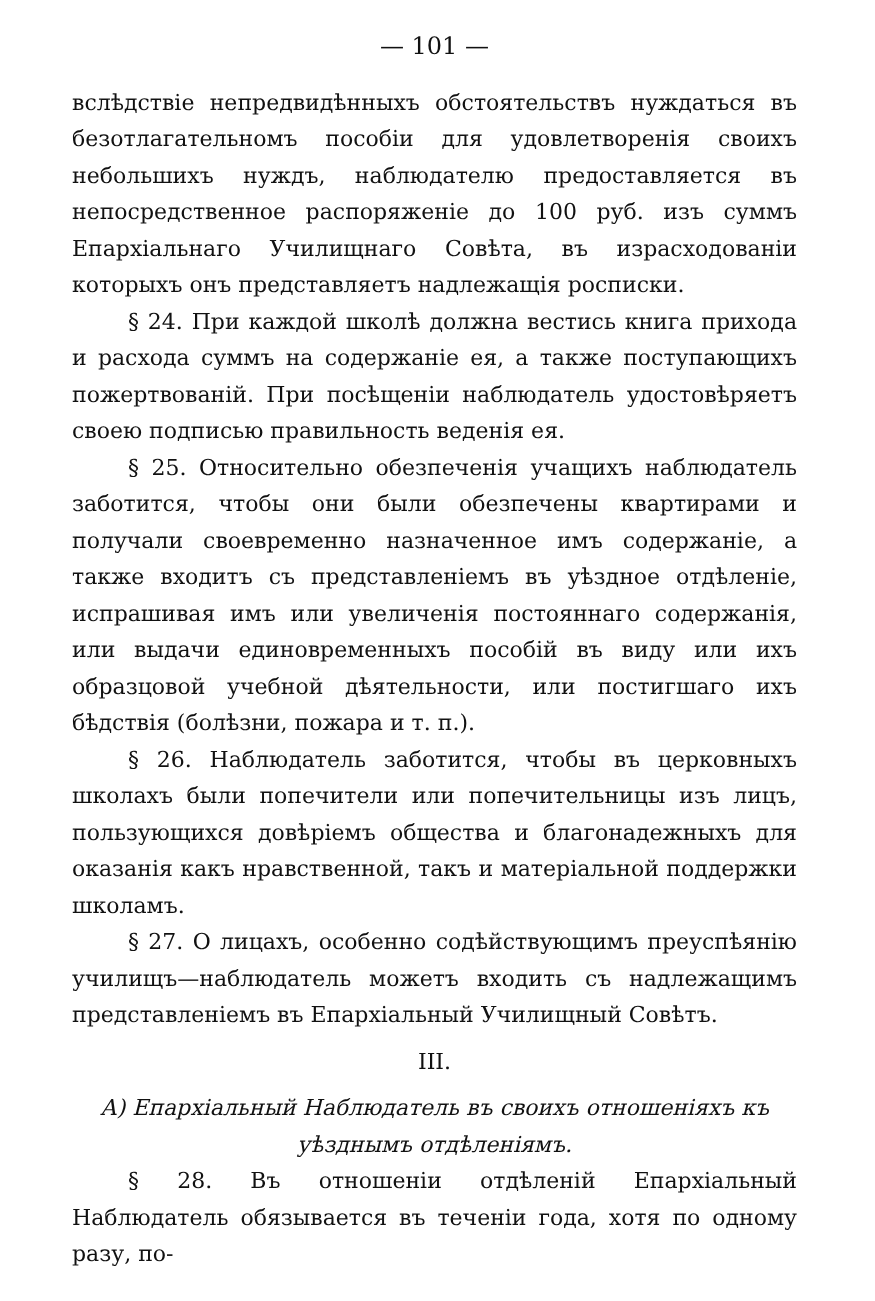— 101 —
вслѣдствіе непредвидѣнныхъ обстоятельствъ нуждаться въ безотлагательномъ пособіи для удовлетворенія своихъ небольшихъ нуждъ, наблюдателю предоставляется въ непосредственное распоряженіе до 100 руб. изъ суммъ Епархіальнаго Училищнаго Совѣта, въ израсходованіи которыхъ онъ представляетъ надлежащія росписки.
§ 24. При каждой школѣ должна вестись книга прихода и расхода суммъ на содержаніе ея, а также поступающихъ пожертвованій. При посѣщеніи наблюдатель удостовѣряетъ своею подписью правильность веденія ея.
§ 25. Относительно обезпеченія учащихъ наблюдатель заботится, чтобы они были обезпечены квартирами и получали своевременно назначенное имъ содержаніе, а также входитъ съ представленіемъ въ уѣздное отдѣленіе, испрашивая имъ или увеличенія постояннаго содержанія, или выдачи единовременныхъ пособій въ виду или ихъ образцовой учебной дѣятельности, или постигшаго ихъ бѣдствія (болѣзни, пожара и т. п.).
§ 26. Наблюдатель заботится, чтобы въ церковныхъ школахъ были попечители или попечительницы изъ лицъ, пользующихся довѣріемъ общества и благонадежныхъ для оказанія какъ нравственной, такъ и матеріальной поддержки школамъ.
§ 27. О лицахъ, особенно содѣйствующимъ преуспѣянію училищъ—наблюдатель можетъ входить съ надлежащимъ представленіемъ въ Епархіальный Училищный Совѣтъ.
III.
А) Епархіальный Наблюдатель въ своихъ отношеніяхъ къ уѣзднымъ отдѣленіямъ.
§ 28. Въ отношеніи отдѣленій Епархіальный Наблюдатель обязывается въ теченіи года, хотя по одному разу, по-